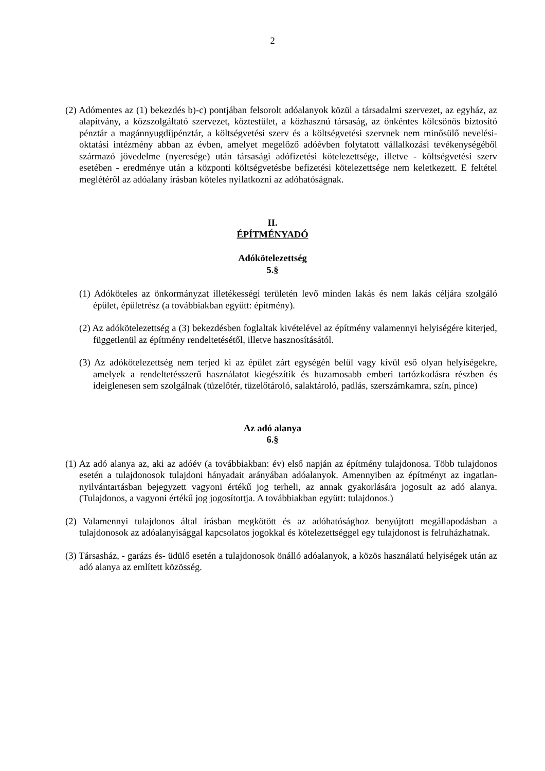2
(2) Adómentes az (1) bekezdés b)-c) pontjában felsorolt adóalanyok közül a társadalmi szervezet, az egyház, az alapítvány, a közszolgáltató szervezet, köztestület, a közhasznú társaság, az önkéntes kölcsönös biztosító pénztár a magánnyugdíjpénztár, a költségvetési szerv és a költségvetési szervnek nem minősülő nevelési-oktatási intézmény abban az évben, amelyet megelőző adóévben folytatott vállalkozási tevékenységéből származó jövedelme (nyeresége) után társasági adófizetési kötelezettsége, illetve - költségvetési szerv esetében - eredménye után a központi költségvetésbe befizetési kötelezettsége nem keletkezett. E feltétel meglétéről az adóalany írásban köteles nyilatkozni az adóhatóságnak.
II.
ÉPÍTMÉNYADÓ
Adókötelezettség
5.§
(1) Adóköteles az önkormányzat illetékességi területén levő minden lakás és nem lakás céljára szolgáló épület, épületrész (a továbbiakban együtt: építmény).
(2) Az adókötelezettség a (3) bekezdésben foglaltak kivételével az építmény valamennyi helyiségére kiterjed, függetlenül az építmény rendeltetésétől, illetve hasznosításától.
(3) Az adókötelezettség nem terjed ki az épület zárt egységén belül vagy kívül eső olyan helyiségekre, amelyek a rendeltetésszerű használatot kiegészítik és huzamosabb emberi tartózkodásra részben és ideiglenesen sem szolgálnak (tüzelőtér, tüzelőtároló, salaktároló, padlás, szerszámkamra, szín, pince)
Az adó alanya
6.§
(1) Az adó alanya az, aki az adóév (a továbbiakban: év) első napján az építmény tulajdonosa. Több tulajdonos esetén a tulajdonosok tulajdoni hányadait arányában adóalanyok. Amennyiben az építményt az ingatlan-nyilvántartásban bejegyzett vagyoni értékű jog terheli, az annak gyakorlására jogosult az adó alanya. (Tulajdonos, a vagyoni értékű jog jogosítottja. A továbbiakban együtt: tulajdonos.)
(2) Valamennyi tulajdonos által írásban megkötött és az adóhatósághoz benyújtott megállapodásban a tulajdonosok az adóalanyisággal kapcsolatos jogokkal és kötelezettséggel egy tulajdonost is felruházhatnak.
(3) Társasház, - garázs és- üdülő esetén a tulajdonosok önálló adóalanyok, a közös használatú helyiségek után az adó alanya az említett közösség.